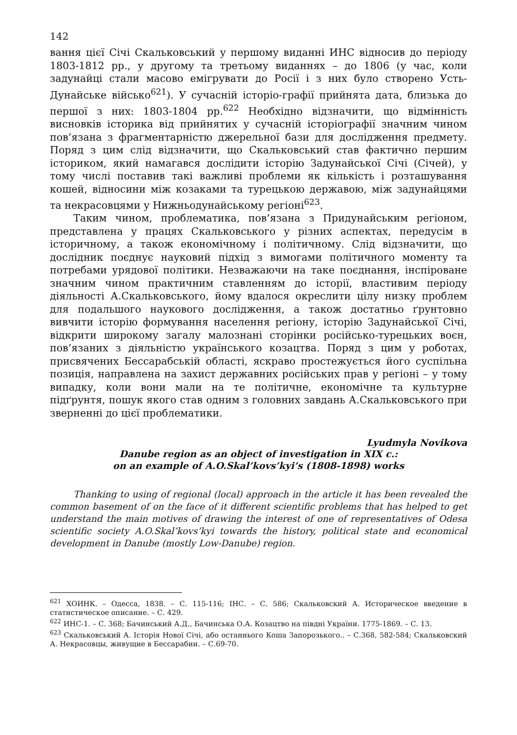142
вання цієї Січі Скальковський у першому виданні ИНС відносив до періоду 1803-1812 рр., у другому та третьому виданнях – до 1806 (у час, коли задунайці стали масово емігрувати до Росії і з них було створено Усть-Дунайське військо<sup>621</sup>). У сучасній історіо-графії прийнята дата, близька до першої з них: 1803-1804 рр.<sup>622</sup> Необхідно відзначити, що відмінність висновків історика від прийнятих у сучасній історіографії значним чином пов’язана з фрагментарністю джерельної бази для дослідження предмету. Поряд з цим слід відзначити, що Скальковський став фактично першим істориком, який намагався дослідити історію Задунайської Січі (Січей), у тому числі поставив такі важливі проблеми як кількість і розташування кошей, відносини між козаками та турецькою державою, між задунайцями та некрасовцями у Нижньодунайському регіоні<sup>623</sup>.
Таким чином, проблематика, пов’язана з Придунайським регіоном, представлена у працях Скальковського у різних аспектах, передусім в історичному, а також економічному і політичному. Слід відзначити, що дослідник поєднує науковий підхід з вимогами політичного моменту та потребами урядової політики. Незважаючи на таке поєднання, інспіроване значним чином практичним ставленням до історії, властивим періоду діяльності А.Скальковського, йому вдалося окреслити цілу низку проблем для подальшого наукового дослідження, а також достатньо ґрунтовно вивчити історію формування населення регіону, історію Задунайської Січі, відкрити широкому загалу малознані сторінки російсько-турецьких воєн, пов’язаних з діяльністю українського козацтва. Поряд з цим у роботах, присвячених Бессарабській області, яскраво простежується його суспільна позиція, направлена на захист державних російських прав у регіоні – у тому випадку, коли вони мали на те політичне, економічне та культурне підґрунтя, пошук якого став одним з головних завдань А.Скальковського при зверненні до цієї проблематики.
Lyudmyla Novikova
Danube region as an object of investigation in XIX c.:
on an example of A.O.Skal’kovs’kyi’s (1808-1898) works
Thanking to using of regional (local) approach in the article it has been revealed the common basement of on the face of it different scientific problems that has helped to get understand the main motives of drawing the interest of one of representatives of Odesa scientific society A.O.Skal’kovs’kyi towards the history, political state and economical development in Danube (mostly Low-Danube) region.
<sup>621</sup> ХОИНК. – Одесса, 1838. – С. 115-116; ІНС. – С. 586; Скальковский А. Историческое введение в статистическое описание. – С. 429.
<sup>622</sup> ИНС-1. – С. 368; Бачинський А.Д., Бачинська О.А. Козацтво на півдні України. 1775-1869. – С. 13.
<sup>623</sup> Скальковський А. Історія Нової Січі, або останнього Коша Запорозького.. – С.368, 582-584; Скальковский А. Некрасовцы, живущие в Бессарабии. – С.69-70.